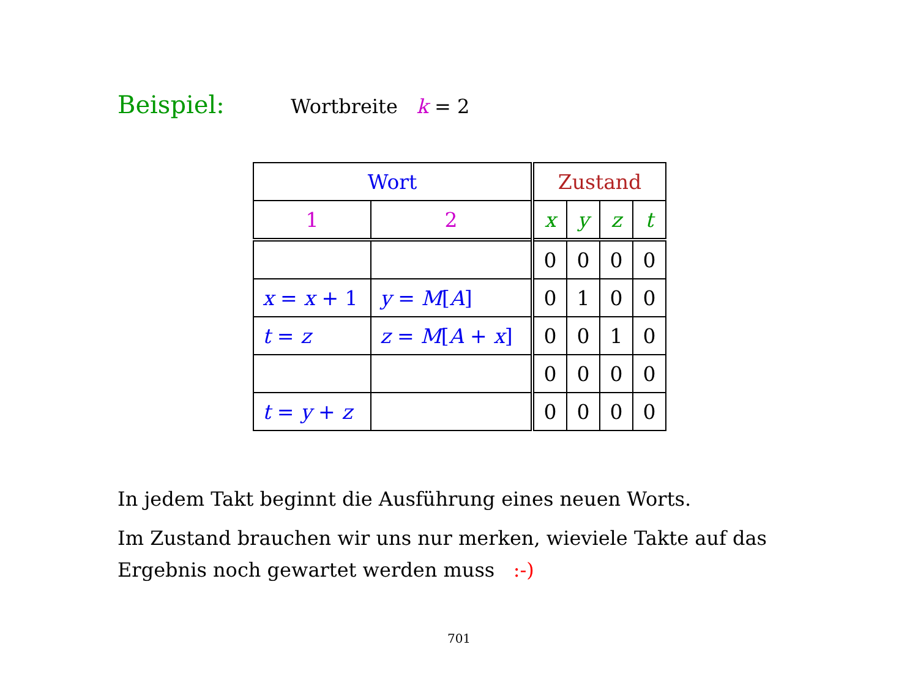Beispiel: Wortbreite k = 2
| Wort | | Zustand | | | |
| 1 | 2 | x | y | z | t |
| | | 0 | 0 | 0 | 0 |
| x = x + 1 | y = M [ A ] | 0 | 1 | 0 | 0 |
| t = z | z = M [ A + x ] | 0 | 0 | 1 | 0 |
| | | 0 | 0 | 0 | 0 |
| t = y + z | | 0 | 0 | 0 | 0 |
In jedem Takt beginnt die Ausführung eines neuen Worts.
Im Zustand brauchen wir uns nur merken, wieviele Takte auf das Ergebnis noch gewartet werden muss :-)
701